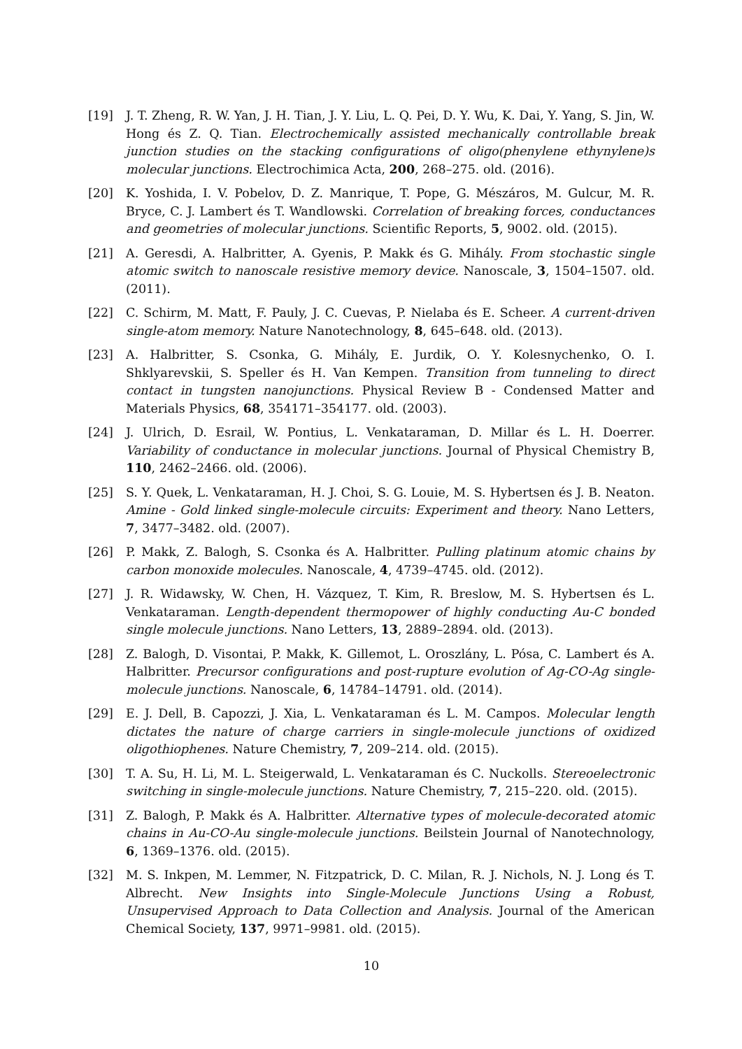[19] J. T. Zheng, R. W. Yan, J. H. Tian, J. Y. Liu, L. Q. Pei, D. Y. Wu, K. Dai, Y. Yang, S. Jin, W. Hong és Z. Q. Tian. Electrochemically assisted mechanically controllable break junction studies on the stacking configurations of oligo(phenylene ethynylene)s molecular junctions. Electrochimica Acta, 200, 268–275. old. (2016).
[20] K. Yoshida, I. V. Pobelov, D. Z. Manrique, T. Pope, G. Mészáros, M. Gulcur, M. R. Bryce, C. J. Lambert és T. Wandlowski. Correlation of breaking forces, conductances and geometries of molecular junctions. Scientific Reports, 5, 9002. old. (2015).
[21] A. Geresdi, A. Halbritter, A. Gyenis, P. Makk és G. Mihály. From stochastic single atomic switch to nanoscale resistive memory device. Nanoscale, 3, 1504–1507. old. (2011).
[22] C. Schirm, M. Matt, F. Pauly, J. C. Cuevas, P. Nielaba és E. Scheer. A current-driven single-atom memory. Nature Nanotechnology, 8, 645–648. old. (2013).
[23] A. Halbritter, S. Csonka, G. Mihály, E. Jurdik, O. Y. Kolesnychenko, O. I. Shklyarevskii, S. Speller és H. Van Kempen. Transition from tunneling to direct contact in tungsten nanojunctions. Physical Review B - Condensed Matter and Materials Physics, 68, 354171–354177. old. (2003).
[24] J. Ulrich, D. Esrail, W. Pontius, L. Venkataraman, D. Millar és L. H. Doerrer. Variability of conductance in molecular junctions. Journal of Physical Chemistry B, 110, 2462–2466. old. (2006).
[25] S. Y. Quek, L. Venkataraman, H. J. Choi, S. G. Louie, M. S. Hybertsen és J. B. Neaton. Amine - Gold linked single-molecule circuits: Experiment and theory. Nano Letters, 7, 3477–3482. old. (2007).
[26] P. Makk, Z. Balogh, S. Csonka és A. Halbritter. Pulling platinum atomic chains by carbon monoxide molecules. Nanoscale, 4, 4739–4745. old. (2012).
[27] J. R. Widawsky, W. Chen, H. Vázquez, T. Kim, R. Breslow, M. S. Hybertsen és L. Venkataraman. Length-dependent thermopower of highly conducting Au-C bonded single molecule junctions. Nano Letters, 13, 2889–2894. old. (2013).
[28] Z. Balogh, D. Visontai, P. Makk, K. Gillemot, L. Oroszlány, L. Pósa, C. Lambert és A. Halbritter. Precursor configurations and post-rupture evolution of Ag-CO-Ag single-molecule junctions. Nanoscale, 6, 14784–14791. old. (2014).
[29] E. J. Dell, B. Capozzi, J. Xia, L. Venkataraman és L. M. Campos. Molecular length dictates the nature of charge carriers in single-molecule junctions of oxidized oligothiophenes. Nature Chemistry, 7, 209–214. old. (2015).
[30] T. A. Su, H. Li, M. L. Steigerwald, L. Venkataraman és C. Nuckolls. Stereoelectronic switching in single-molecule junctions. Nature Chemistry, 7, 215–220. old. (2015).
[31] Z. Balogh, P. Makk és A. Halbritter. Alternative types of molecule-decorated atomic chains in Au-CO-Au single-molecule junctions. Beilstein Journal of Nanotechnology, 6, 1369–1376. old. (2015).
[32] M. S. Inkpen, M. Lemmer, N. Fitzpatrick, D. C. Milan, R. J. Nichols, N. J. Long és T. Albrecht. New Insights into Single-Molecule Junctions Using a Robust, Unsupervised Approach to Data Collection and Analysis. Journal of the American Chemical Society, 137, 9971–9981. old. (2015).
10